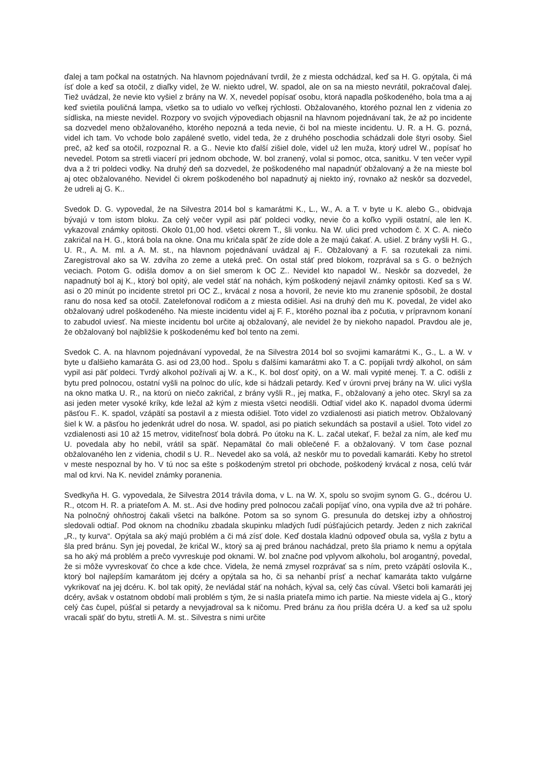ďalej a tam počkal na ostatných. Na hlavnom pojednávaní tvrdil, že z miesta odchádzal, keď sa H. G. opýtala, či má ísť dole a keď sa otočil, z diaľky videl, že W. niekto udrel, W. spadol, ale on sa na miesto nevrátil, pokračoval ďalej. Tiež uvádzal, že nevie kto vyšiel z brány na W. X, nevedel popísať osobu, ktorá napadla poškodeného, bola tma a aj keď svietila pouličná lampa, všetko sa to udialo vo veľkej rýchlosti. Obžalovaného, ktorého poznal len z videnia zo sídliska, na mieste nevidel. Rozpory vo svojich výpovediach objasnil na hlavnom pojednávaní tak, že až po incidente sa dozvedel meno obžalovaného, ktorého nepozná a teda nevie, či bol na mieste incidentu. U. R. a H. G. pozná, videl ich tam. Vo vchode bolo zapálené svetlo, videl teda, že z druhého poschodia schádzali dole štyri osoby. Šiel preč, až keď sa otočil, rozpoznal R. a G.. Nevie kto ďalší zišiel dole, videl už len muža, ktorý udrel W., popísať ho nevedel. Potom sa stretli viacerí pri jednom obchode, W. bol zranený, volal si pomoc, otca, sanitku. V ten večer vypil dva a ž tri poldeci vodky. Na druhý deň sa dozvedel, že poškodeného mal napadnúť obžalovaný a že na mieste bol aj otec obžalovaného. Nevidel či okrem poškodeného bol napadnutý aj niekto iný, rovnako až neskôr sa dozvedel, že udreli aj G. K..
Svedok D. G. vypovedal, že na Silvestra 2014 bol s kamarátmi K., L., W., A. a T. v byte u K. alebo G., obidvaja bývajú v tom istom bloku. Za celý večer vypil asi päť poldeci vodky, nevie čo a koľko vypili ostatní, ale len K. vykazoval známky opitosti. Okolo 01,00 hod. všetci okrem T., šli vonku. Na W. ulici pred vchodom č. X C. A. niečo zakričal na H. G., ktorá bola na okne. Ona mu kričala späť že zíde dole a že majú čakať. A. ušiel. Z brány vyšli H. G., U. R., A. M. ml. a A. M. st., na hlavnom pojednávaní uvádzal aj F.. Obžalovaný a F. sa rozutekali za nimi. Zaregistroval ako sa W. zdvíha zo zeme a uteká preč. On ostal stáť pred blokom, rozprával sa s G. o bežných veciach. Potom G. odišla domov a on šiel smerom k OC Z.. Nevidel kto napadol W.. Neskôr sa dozvedel, že napadnutý bol aj K., ktorý bol opitý, ale vedel stáť na nohách, kým poškodený nejavil známky opitosti. Keď sa s W. asi o 20 minút po incidente stretol pri OC Z., krvácal z nosa a hovoril, že nevie kto mu zranenie spôsobil, že dostal ranu do nosa keď sa otočil. Zatelefonoval rodičom a z miesta odišiel. Asi na druhý deň mu K. povedal, že videl ako obžalovaný udrel poškodeného. Na mieste incidentu videl aj F. F., ktorého poznal iba z počutia, v prípravnom konaní to zabudol uviesť. Na mieste incidentu bol určite aj obžalovaný, ale nevidel že by niekoho napadol. Pravdou ale je, že obžalovaný bol najbližšie k poškodenému keď bol tento na zemi.
Svedok C. A. na hlavnom pojednávaní vypovedal, že na Silvestra 2014 bol so svojimi kamarátmi K., G., L. a W. v byte u ďalšieho kamaráta G. asi od 23,00 hod.. Spolu s ďalšími kamarátmi ako T. a C. popíjali tvrdý alkohol, on sám vypil asi päť poldeci. Tvrdý alkohol požívali aj W. a K., K. bol dosť opitý, on a W. mali vypité menej. T. a C. odišli z bytu pred polnocou, ostatní vyšli na polnoc do ulíc, kde si hádzali petardy. Keď v úrovni prvej brány na W. ulici vyšla na okno matka U. R., na ktorú on niečo zakričal, z brány vyšli R., jej matka, F., obžalovaný a jeho otec. Skryl sa za asi jeden meter vysoké kríky, kde ležal až kým z miesta všetci neodišli. Odtiaľ videl ako K. napadol dvoma údermi päsťou F.. K. spadol, vzápätí sa postavil a z miesta odišiel. Toto videl zo vzdialenosti asi piatich metrov. Obžalovaný šiel k W. a päsťou ho jedenkrát udrel do nosa. W. spadol, asi po piatich sekundách sa postavil a ušiel. Toto videl zo vzdialenosti asi 10 až 15 metrov, viditeľnosť bola dobrá. Po útoku na K. L. začal utekať, F. bežal za ním, ale keď mu U. povedala aby ho nebil, vrátil sa späť. Nepamätal čo mali oblečené F. a obžalovaný. V tom čase poznal obžalovaného len z videnia, chodil s U. R.. Nevedel ako sa volá, až neskôr mu to povedali kamaráti. Keby ho stretol v meste nespoznal by ho. V tú noc sa ešte s poškodeným stretol pri obchode, poškodený krvácal z nosa, celú tvár mal od krvi. Na K. nevidel známky poranenia.
Svedkyňa H. G. vypovedala, že Silvestra 2014 trávila doma, v L. na W. X, spolu so svojim synom G. G., dcérou U. R., otcom H. R. a priateľom A. M. st.. Asi dve hodiny pred polnocou začali popíjať víno, ona vypila dve až tri poháre. Na polnočný ohňostroj čakali všetci na balkóne. Potom sa so synom G. presunula do detskej izby a ohňostroj sledovali odtiaľ. Pod oknom na chodníku zbadala skupinku mladých ľudí púšťajúcich petardy. Jeden z nich zakričal „R., ty kurva“. Opýtala sa aký majú problém a či má zísť dole. Keď dostala kladnú odpoveď obula sa, vyšla z bytu a šla pred bránu. Syn jej povedal, že kričal W., ktorý sa aj pred bránou nachádzal, preto šla priamo k nemu a opýtala sa ho aký má problém a prečo vyvreskuje pod oknami. W. bol značne pod vplyvom alkoholu, bol arogantný, povedal, že si môže vyvreskovať čo chce a kde chce. Videla, že nemá zmysel rozprávať sa s ním, preto vzápätí oslovila K., ktorý bol najlepším kamarátom jej dcéry a opýtala sa ho, či sa nehanbí prísť a nechať kamaráta takto vulgárne vykrikovať na jej dcéru. K. bol tak opitý, že nevládal stáť na nohách, kýval sa, celý čas cúval. Všetci boli kamaráti jej dcéry, avšak v ostatnom období mali problém s tým, že si našla priateľa mimo ich partie. Na mieste videla aj G., ktorý celý čas čupel, púšťal si petardy a nevyjadroval sa k ničomu. Pred bránu za ňou prišla dcéra U. a keď sa už spolu vracali späť do bytu, stretli A. M. st.. Silvestra s nimi určite